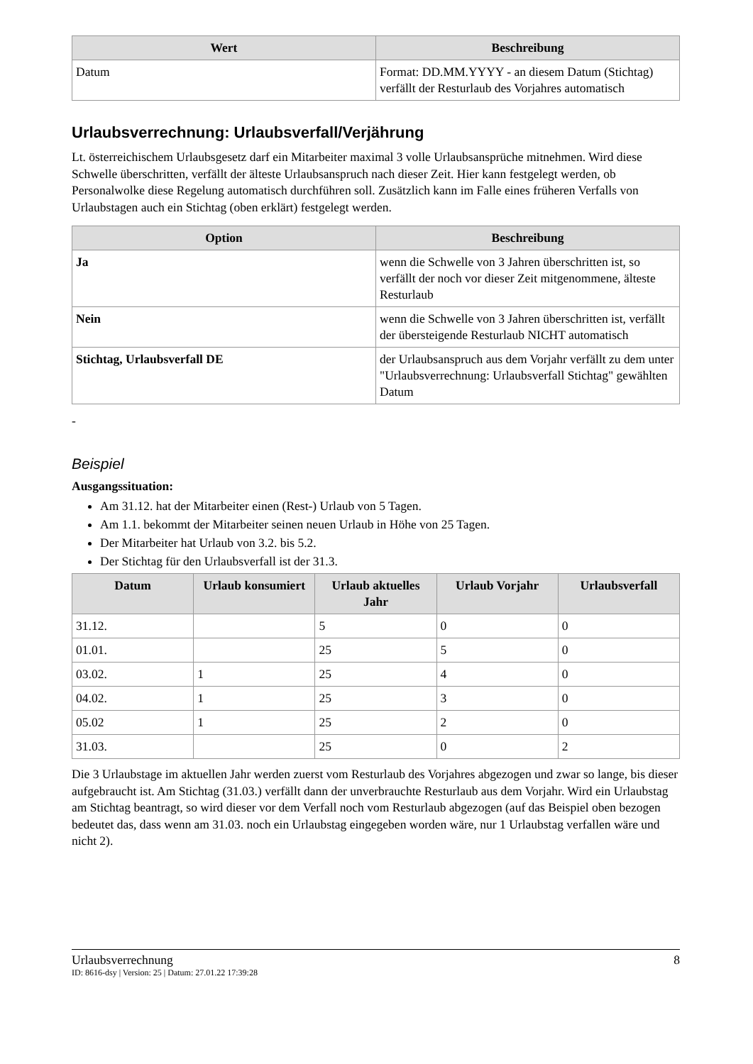| Wert | Beschreibung |
| --- | --- |
| Datum | Format: DD.MM.YYYY - an diesem Datum (Stichtag) verfällt der Resturlaub des Vorjahres automatisch |
Urlaubsverrechnung: Urlaubsverfall/Verjährung
Lt. österreichischem Urlaubsgesetz darf ein Mitarbeiter maximal 3 volle Urlaubsansprüche mitnehmen. Wird diese Schwelle überschritten, verfällt der älteste Urlaubsanspruch nach dieser Zeit. Hier kann festgelegt werden, ob Personalwolke diese Regelung automatisch durchführen soll. Zusätzlich kann im Falle eines früheren Verfalls von Urlaubstagen auch ein Stichtag (oben erklärt) festgelegt werden.
| Option | Beschreibung |
| --- | --- |
| Ja | wenn die Schwelle von 3 Jahren überschritten ist, so verfällt der noch vor dieser Zeit mitgenommene, älteste Resturlaub |
| Nein | wenn die Schwelle von 3 Jahren überschritten ist, verfällt der übersteigende Resturlaub NICHT automatisch |
| Stichtag, Urlaubsverfall DE | der Urlaubsanspruch aus dem Vorjahr verfällt zu dem unter "Urlaubsverrechnung: Urlaubsverfall Stichtag" gewählten Datum |
-
Beispiel
Ausgangssituation:
Am 31.12. hat der Mitarbeiter einen (Rest-) Urlaub von 5 Tagen.
Am 1.1. bekommt der Mitarbeiter seinen neuen Urlaub in Höhe von 25 Tagen.
Der Mitarbeiter hat Urlaub von 3.2. bis 5.2.
Der Stichtag für den Urlaubsverfall ist der 31.3.
| Datum | Urlaub konsumiert | Urlaub aktuelles Jahr | Urlaub Vorjahr | Urlaubsverfall |
| --- | --- | --- | --- | --- |
| 31.12. | | 5 | 0 | 0 |
| 01.01. | | 25 | 5 | 0 |
| 03.02. | 1 | 25 | 4 | 0 |
| 04.02. | 1 | 25 | 3 | 0 |
| 05.02 | 1 | 25 | 2 | 0 |
| 31.03. | | 25 | 0 | 2 |
Die 3 Urlaubstage im aktuellen Jahr werden zuerst vom Resturlaub des Vorjahres abgezogen und zwar so lange, bis dieser aufgebraucht ist. Am Stichtag (31.03.) verfällt dann der unverbrauchte Resturlaub aus dem Vorjahr. Wird ein Urlaubstag am Stichtag beantragt, so wird dieser vor dem Verfall noch vom Resturlaub abgezogen (auf das Beispiel oben bezogen bedeutet das, dass wenn am 31.03. noch ein Urlaubstag eingegeben worden wäre, nur 1 Urlaubstag verfallen wäre und nicht 2).
Urlaubsverrechnung 8
ID: 8616-dsy | Version: 25 | Datum: 27.01.22 17:39:28